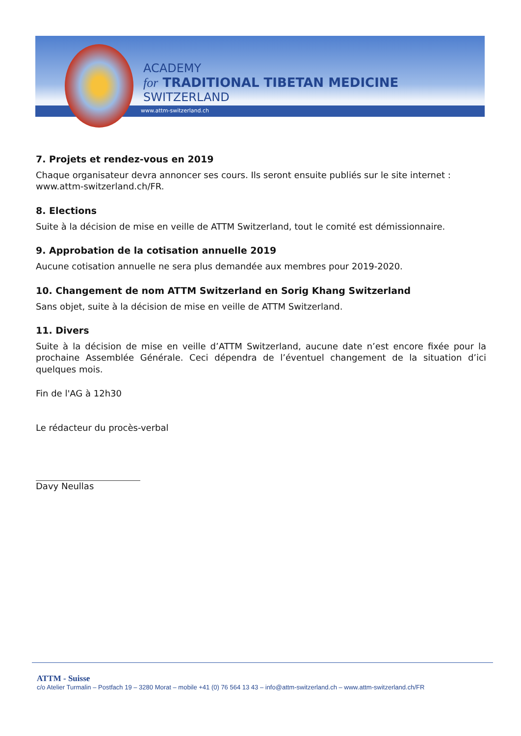ACADEMY
for TRADITIONAL TIBETAN MEDICINE
SWITZERLAND
www.attm-switzerland.ch
7. Projets et rendez-vous en 2019
Chaque organisateur devra annoncer ses cours. Ils seront ensuite publiés sur le site internet : www.attm-switzerland.ch/FR.
8. Elections
Suite à la décision de mise en veille de ATTM Switzerland, tout le comité est démissionnaire.
9. Approbation de la cotisation annuelle 2019
Aucune cotisation annuelle ne sera plus demandée aux membres pour 2019-2020.
10. Changement de nom ATTM Switzerland en Sorig Khang Switzerland
Sans objet, suite à la décision de mise en veille de ATTM Switzerland.
11. Divers
Suite à la décision de mise en veille d’ATTM Switzerland, aucune date n’est encore fixée pour la prochaine Assemblée Générale. Ceci dépendra de l’éventuel changement de la situation d’ici quelques mois.
Fin de l'AG à 12h30
Le rédacteur du procès-verbal
Davy Neullas
ATTM - Suisse
c/o Atelier Turmalin – Postfach 19 – 3280 Morat – mobile +41 (0) 76 564 13 43 – info@attm-switzerland.ch – www.attm-switzerland.ch/FR